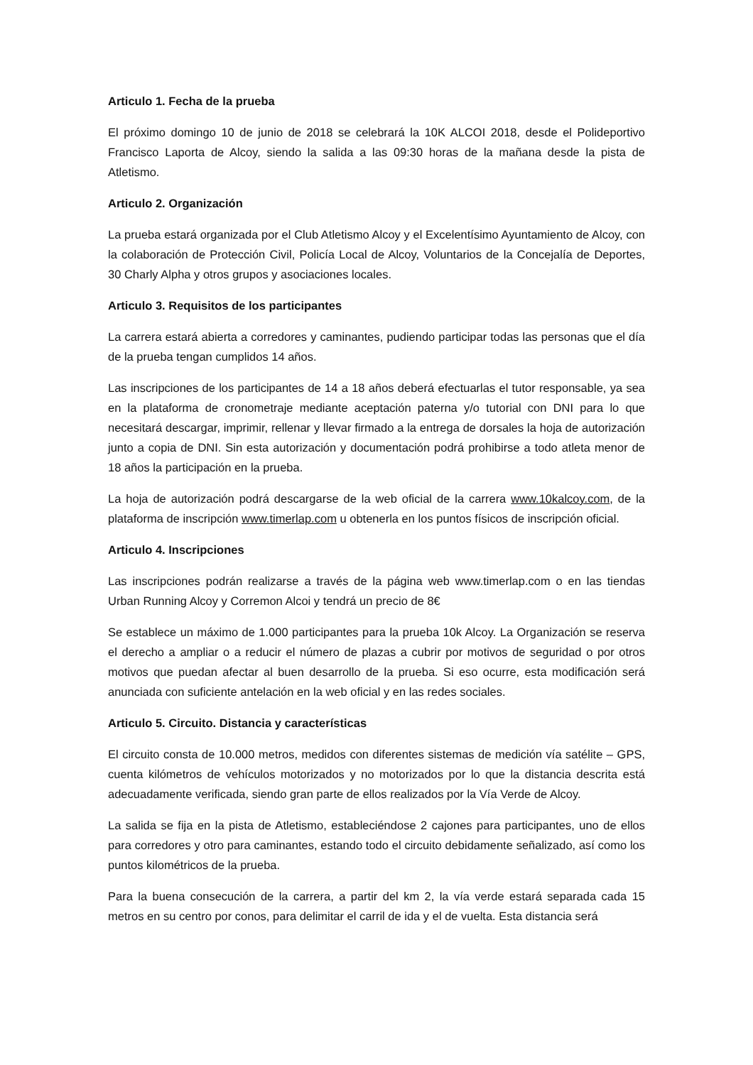Articulo 1. Fecha de la prueba
El próximo domingo 10 de junio de 2018 se celebrará la 10K ALCOI 2018, desde el Polideportivo Francisco Laporta de Alcoy, siendo la salida a las 09:30 horas de la mañana desde la pista de Atletismo.
Articulo 2. Organización
La prueba estará organizada por el Club Atletismo Alcoy y el Excelentísimo Ayuntamiento de Alcoy, con la colaboración de Protección Civil, Policía Local de Alcoy, Voluntarios de la Concejalía de Deportes, 30 Charly Alpha y otros grupos y asociaciones locales.
Articulo 3. Requisitos de los participantes
La carrera estará abierta a corredores y caminantes, pudiendo participar todas las personas que el día de la prueba tengan cumplidos 14 años.
Las inscripciones de los participantes de 14 a 18 años deberá efectuarlas el tutor responsable, ya sea en la plataforma de cronometraje mediante aceptación paterna y/o tutorial con DNI para lo que necesitará descargar, imprimir, rellenar y llevar firmado a la entrega de dorsales la hoja de autorización junto a copia de DNI. Sin esta autorización y documentación podrá prohibirse a todo atleta menor de 18 años la participación en la prueba.
La hoja de autorización podrá descargarse de la web oficial de la carrera www.10kalcoy.com, de la plataforma de inscripción www.timerlap.com u obtenerla en los puntos físicos de inscripción oficial.
Articulo 4. Inscripciones
Las inscripciones podrán realizarse a través de la página web www.timerlap.com o en las tiendas Urban Running Alcoy y Corremon Alcoi y tendrá un precio de 8€
Se establece un máximo de 1.000 participantes para la prueba 10k Alcoy. La Organización se reserva el derecho a ampliar o a reducir el número de plazas a cubrir por motivos de seguridad o por otros motivos que puedan afectar al buen desarrollo de la prueba. Si eso ocurre, esta modificación será anunciada con suficiente antelación en la web oficial y en las redes sociales.
Articulo 5. Circuito. Distancia y características
El circuito consta de 10.000 metros, medidos con diferentes sistemas de medición vía satélite – GPS, cuenta kilómetros de vehículos motorizados y no motorizados por lo que la distancia descrita está adecuadamente verificada, siendo gran parte de ellos realizados por la Vía Verde de Alcoy.
La salida se fija en la pista de Atletismo, estableciéndose 2 cajones para participantes, uno de ellos para corredores y otro para caminantes, estando todo el circuito debidamente señalizado, así como los puntos kilométricos de la prueba.
Para la buena consecución de la carrera, a partir del km 2, la vía verde estará separada cada 15 metros en su centro por conos, para delimitar el carril de ida y el de vuelta. Esta distancia será